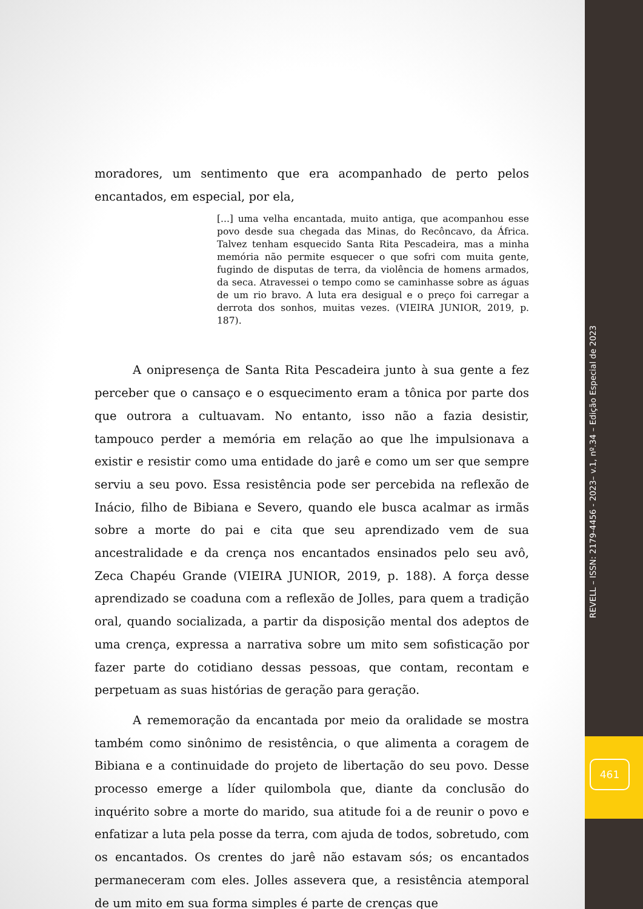moradores, um sentimento que era acompanhado de perto pelos encantados, em especial, por ela,
[...] uma velha encantada, muito antiga, que acompanhou esse povo desde sua chegada das Minas, do Recôncavo, da África. Talvez tenham esquecido Santa Rita Pescadeira, mas a minha memória não permite esquecer o que sofri com muita gente, fugindo de disputas de terra, da violência de homens armados, da seca. Atravessei o tempo como se caminhasse sobre as águas de um rio bravo. A luta era desigual e o preço foi carregar a derrota dos sonhos, muitas vezes. (VIEIRA JUNIOR, 2019, p. 187).
A onipresença de Santa Rita Pescadeira junto à sua gente a fez perceber que o cansaço e o esquecimento eram a tônica por parte dos que outrora a cultuavam. No entanto, isso não a fazia desistir, tampouco perder a memória em relação ao que lhe impulsionava a existir e resistir como uma entidade do jarê e como um ser que sempre serviu a seu povo. Essa resistência pode ser percebida na reflexão de Inácio, filho de Bibiana e Severo, quando ele busca acalmar as irmãs sobre a morte do pai e cita que seu aprendizado vem de sua ancestralidade e da crença nos encantados ensinados pelo seu avô, Zeca Chapéu Grande (VIEIRA JUNIOR, 2019, p. 188). A força desse aprendizado se coaduna com a reflexão de Jolles, para quem a tradição oral, quando socializada, a partir da disposição mental dos adeptos de uma crença, expressa a narrativa sobre um mito sem sofisticação por fazer parte do cotidiano dessas pessoas, que contam, recontam e perpetuam as suas histórias de geração para geração.
A rememoração da encantada por meio da oralidade se mostra também como sinônimo de resistência, o que alimenta a coragem de Bibiana e a continuidade do projeto de libertação do seu povo. Desse processo emerge a líder quilombola que, diante da conclusão do inquérito sobre a morte do marido, sua atitude foi a de reunir o povo e enfatizar a luta pela posse da terra, com ajuda de todos, sobretudo, com os encantados. Os crentes do jarê não estavam sós; os encantados permaneceram com eles. Jolles assevera que, a resistência atemporal de um mito em sua forma simples é parte de crenças que
REVELL – ISSN: 2179-4456 - 2023– v.1, nº.34 – Edição Especial de 2023
461